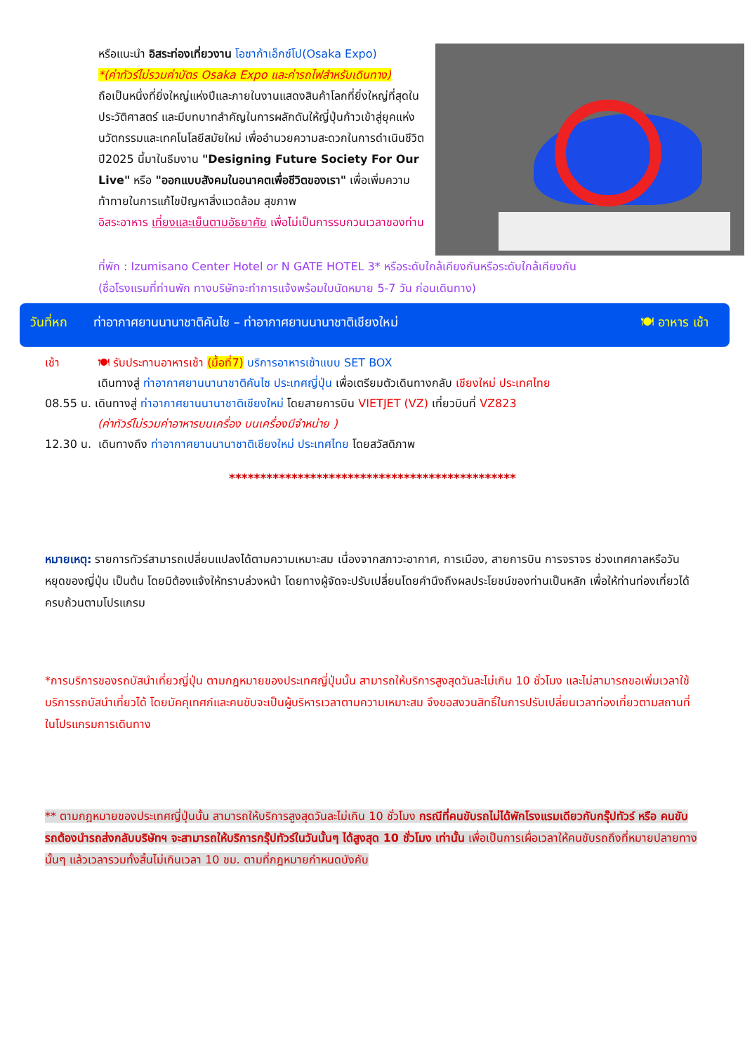หรือแนะนำ อิสระท่องเที่ยวงาน โอซาก้าเอ็กซ์โป(Osaka Expo)
*(ค่าทัวร์ไม่รวมค่าบัตร Osaka Expo และค่ารถไฟสำหรับเดินทาง)
ถือเป็นหนึ่งที่ยิ่งใหญ่แห่งปีและภายในงานแสดงสินค้าโลกที่ยิ่งใหญ่ที่สุดในประวัติศาสตร์ และมีบทบาทสำคัญในการผลักดันให้ญี่ปุ่นก้าวเข้าสู่ยุคแห่งนวัตกรรมและเทคโนโลยีสมัยใหม่ เพื่ออำนวยความสะดวกในการดำเนินชีวิต ปี2025 นี้มาในธีมงาน "Designing Future Society For Our Live" หรือ "ออกแบบสังคมในอนาคตเพื่อชีวิตของเรา" เพื่อเพิ่มความท้าทายในการแก้ไขปัญหาสิ่งแวดล้อม สุขภาพ
อิสระอาหาร เที่ยงและเย็นตามอัธยาศัย เพื่อไม่เป็นการรบกวนเวลาของท่าน
ที่พัก : Izumisano Center Hotel or N GATE HOTEL 3* หรือระดับใกล้เคียงกันหรือระดับใกล้เคียงกัน
(ชื่อโรงแรมที่ท่านพัก ทางบริษัทจะทำการแจ้งพร้อมใบนัดหมาย 5-7 วัน ก่อนเดินทาง)
วันที่หก ท่าอากาศยานนานาชาติคันไซ – ท่าอากาศยานนานาชาติเชียงใหม่ 🍽 อาหาร เช้า
เช้า 🍽 รับประทานอาหารเช้า (มื้อที่7) บริการอาหารเช้าแบบ SET BOX
เดินทางสู่ ท่าอากาศยานนานาชาติคันไซ ประเทศญี่ปุ่น เพื่อเตรียมตัวเดินทางกลับ เชียงใหม่ ประเทศไทย
08.55 น. เดินทางสู่ ท่าอากาศยานนานาชาติเชียงใหม่ โดยสายการบิน VIETJET (VZ) เที่ยวบินที่ VZ823
(ค่าทัวร์ไม่รวมค่าอาหารบนเครื่อง บนเครื่องมีจำหน่าย )
12.30 น. เดินทางถึง ท่าอากาศยานนานาชาติเชียงใหม่ ประเทศไทย โดยสวัสดิภาพ
**********************************************
หมายเหตุ: รายการทัวร์สามารถเปลี่ยนแปลงได้ตามความเหมาะสม เนื่องจากสภาวะอากาศ, การเมือง, สายการบิน การจราจร ช่วงเทศกาลหรือวันหยุดของญี่ปุ่น เป็นต้น โดยมิต้องแจ้งให้ทราบล่วงหน้า โดยทางผู้จัดจะปรับเปลี่ยนโดยคำนึงถึงผลประโยชน์ของท่านเป็นหลัก เพื่อให้ท่านท่องเที่ยวได้ครบถ้วนตามโปรแกรม
*การบริการของรถบัสนำเที่ยวญี่ปุ่น ตามกฎหมายของประเทศญี่ปุ่นนั้น สามารถให้บริการสูงสุดวันละไม่เกิน 10 ชั่วโมง และไม่สามารถขอเพิ่มเวลาใช้บริการรถบัสนำเที่ยวได้ โดยมัคคุเทศก์และคนขับจะเป็นผู้บริหารเวลาตามความเหมาะสม จึงขอสงวนสิทธิ์ในการปรับเปลี่ยนเวลาท่องเที่ยวตามสถานที่ในโปรแกรมการเดินทาง
** ตามกฎหมายของประเทศญี่ปุ่นนั้น สามารถให้บริการสูงสุดวันละไม่เกิน 10 ชั่วโมง กรณีที่คนขับรถไม่ได้พักโรงแรมเดียวกับกรุ๊ปทัวร์ หรือ คนขับรถต้องนำรถส่งกลับบริษัทฯ จะสามารถให้บริการกรุ๊ปทัวร์ในวันนั้นๆ ได้สูงสุด 10 ชั่วโมง เท่านั้น เพื่อเป็นการเผื่อเวลาให้คนขับรถถึงที่หมายปลายทางนั้นๆ แล้วเวลารวมทั้งสิ้นไม่เกินเวลา 10 ชม. ตามที่กฎหมายกำหนดบังคับ